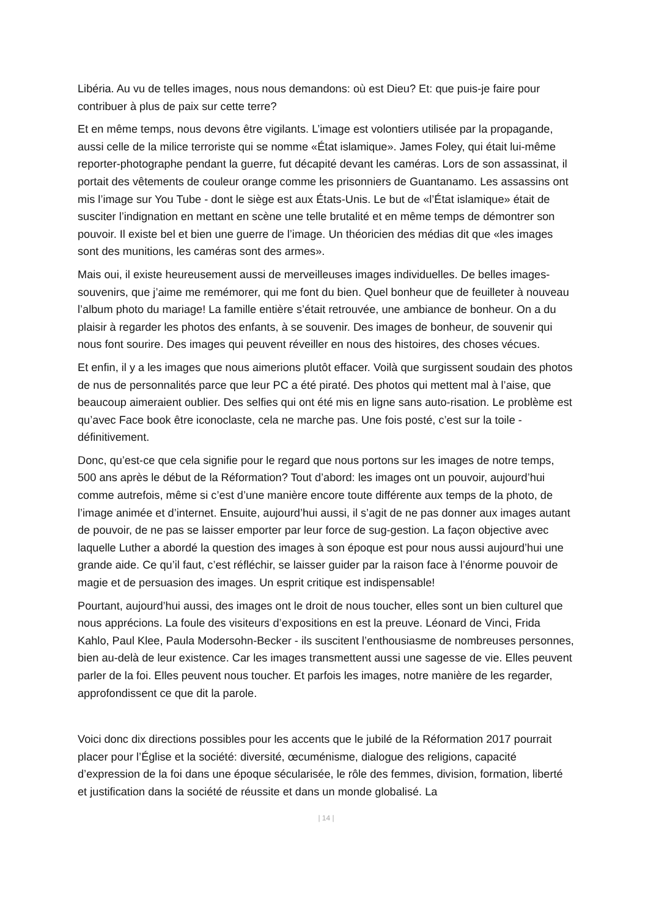Libéria. Au vu de telles images, nous nous demandons: où est Dieu? Et: que puis-je faire pour contribuer à plus de paix sur cette terre?
Et en même temps, nous devons être vigilants. L’image est volontiers utilisée par la propagande, aussi celle de la milice terroriste qui se nomme «État islamique». James Foley, qui était lui-même reporter-photographe pendant la guerre, fut décapité devant les caméras. Lors de son assassinat, il portait des vêtements de couleur orange comme les prisonniers de Guantanamo. Les assassins ont mis l’image sur You Tube - dont le siège est aux États-Unis. Le but de «l’État islamique» était de susciter l’indignation en mettant en scène une telle brutalité et en même temps de démontrer son pouvoir. Il existe bel et bien une guerre de l’image. Un théoricien des médias dit que «les images sont des munitions, les caméras sont des armes».
Mais oui, il existe heureusement aussi de merveilleuses images individuelles. De belles images-souvenirs, que j’aime me remémorer, qui me font du bien. Quel bonheur que de feuilleter à nouveau l’album photo du mariage! La famille entière s’était retrouvée, une ambiance de bonheur. On a du plaisir à regarder les photos des enfants, à se souvenir. Des images de bonheur, de souvenir qui nous font sourire. Des images qui peuvent réveiller en nous des histoires, des choses vécues.
Et enfin, il y a les images que nous aimerions plutôt effacer. Voilà que surgissent soudain des photos de nus de personnalités parce que leur PC a été piraté. Des photos qui mettent mal à l’aise, que beaucoup aimeraient oublier. Des selfies qui ont été mis en ligne sans auto-risation. Le problème est qu’avec Face book être iconoclaste, cela ne marche pas. Une fois posté, c’est sur la toile - définitivement.
Donc, qu’est-ce que cela signifie pour le regard que nous portons sur les images de notre temps, 500 ans après le début de la Réformation? Tout d’abord: les images ont un pouvoir, aujourd’hui comme autrefois, même si c’est d’une manière encore toute différente aux temps de la photo, de l’image animée et d’internet. Ensuite, aujourd’hui aussi, il s’agit de ne pas donner aux images autant de pouvoir, de ne pas se laisser emporter par leur force de sug-gestion. La façon objective avec laquelle Luther a abordé la question des images à son époque est pour nous aussi aujourd’hui une grande aide. Ce qu’il faut, c’est réfléchir, se laisser guider par la raison face à l’énorme pouvoir de magie et de persuasion des images. Un esprit critique est indispensable!
Pourtant, aujourd’hui aussi, des images ont le droit de nous toucher, elles sont un bien culturel que nous apprécions. La foule des visiteurs d’expositions en est la preuve. Léonard de Vinci, Frida Kahlo, Paul Klee, Paula Modersohn-Becker - ils suscitent l’enthousiasme de nombreuses personnes, bien au-delà de leur existence. Car les images transmettent aussi une sagesse de vie. Elles peuvent parler de la foi. Elles peuvent nous toucher. Et parfois les images, notre manière de les regarder, approfondissent ce que dit la parole.
Voici donc dix directions possibles pour les accents que le jubilé de la Réformation 2017 pourrait placer pour l’Église et la société: diversité, œcuménisme, dialogue des religions, capacité d’expression de la foi dans une époque sécularisée, le rôle des femmes, division, formation, liberté et justification dans la société de réussite et dans un monde globalisé. La
| 14 |